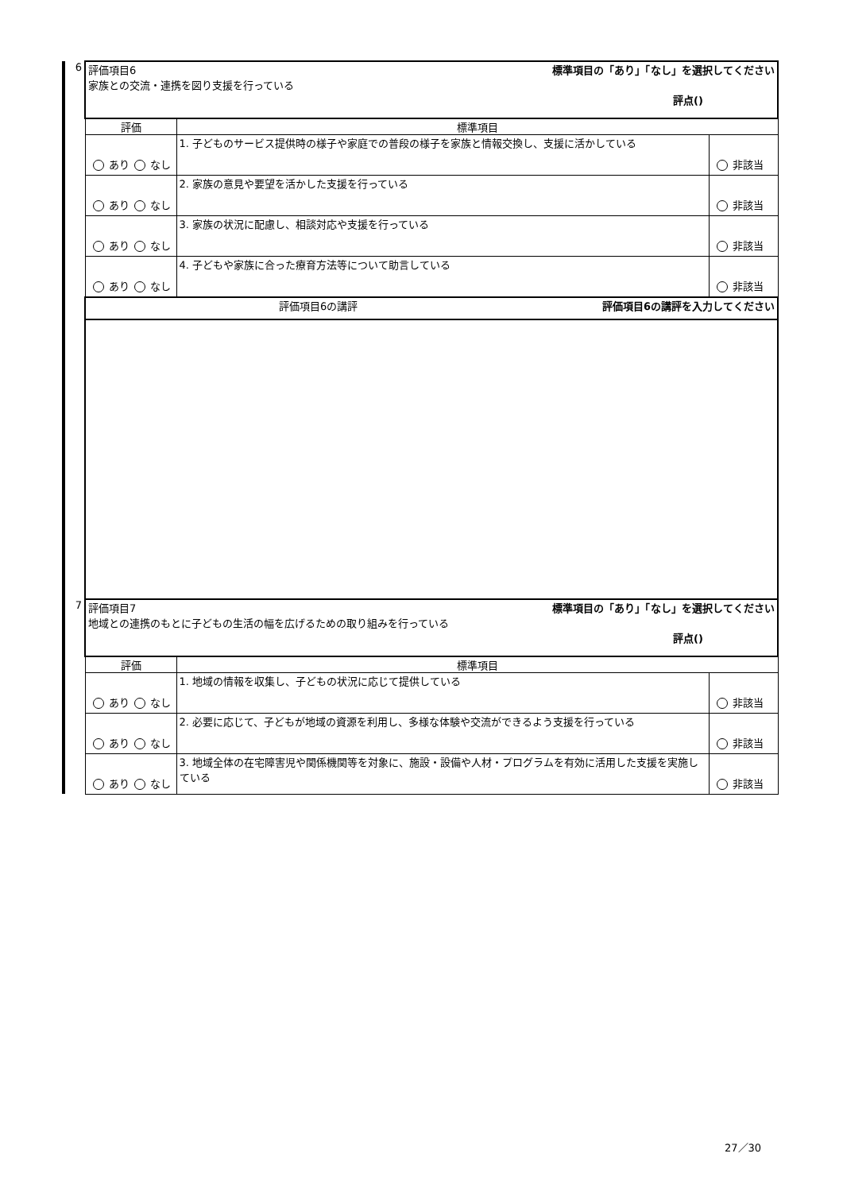| 6 | 評価項目6 家族との交流・連携を図り支援を行っている 標準項目の「あり」「なし」を選択してください 評点() | | |
| | 評価 | 標準項目 | |
| | あり なし | 1. 子どものサービス提供時の様子や家庭での普段の様子を家族と情報交換し、支援に活かしている | 非該当 |
| | あり なし | 2. 家族の意見や要望を活かした支援を行っている | 非該当 |
| | あり なし | 3. 家族の状況に配慮し、相談対応や支援を行っている | 非該当 |
| | あり なし | 4. 子どもや家族に合った療育方法等について助言している | 非該当 |
| | 評価項目6の講評 評価項目6の講評を入力してください | | |
| 7 | 評価項目7 地域との連携のもとに子どもの生活の幅を広げるための取り組みを行っている 標準項目の「あり」「なし」を選択してください 評点() | | |
| | 評価 | 標準項目 | |
| | あり なし | 1. 地域の情報を収集し、子どもの状況に応じて提供している | 非該当 |
| | あり なし | 2. 必要に応じて、子どもが地域の資源を利用し、多様な体験や交流ができるよう支援を行っている | 非該当 |
| | あり なし | 3. 地域全体の在宅障害児や関係機関等を対象に、施設・設備や人材・プログラムを有効に活用した支援を実施している | 非該当 |
27／30